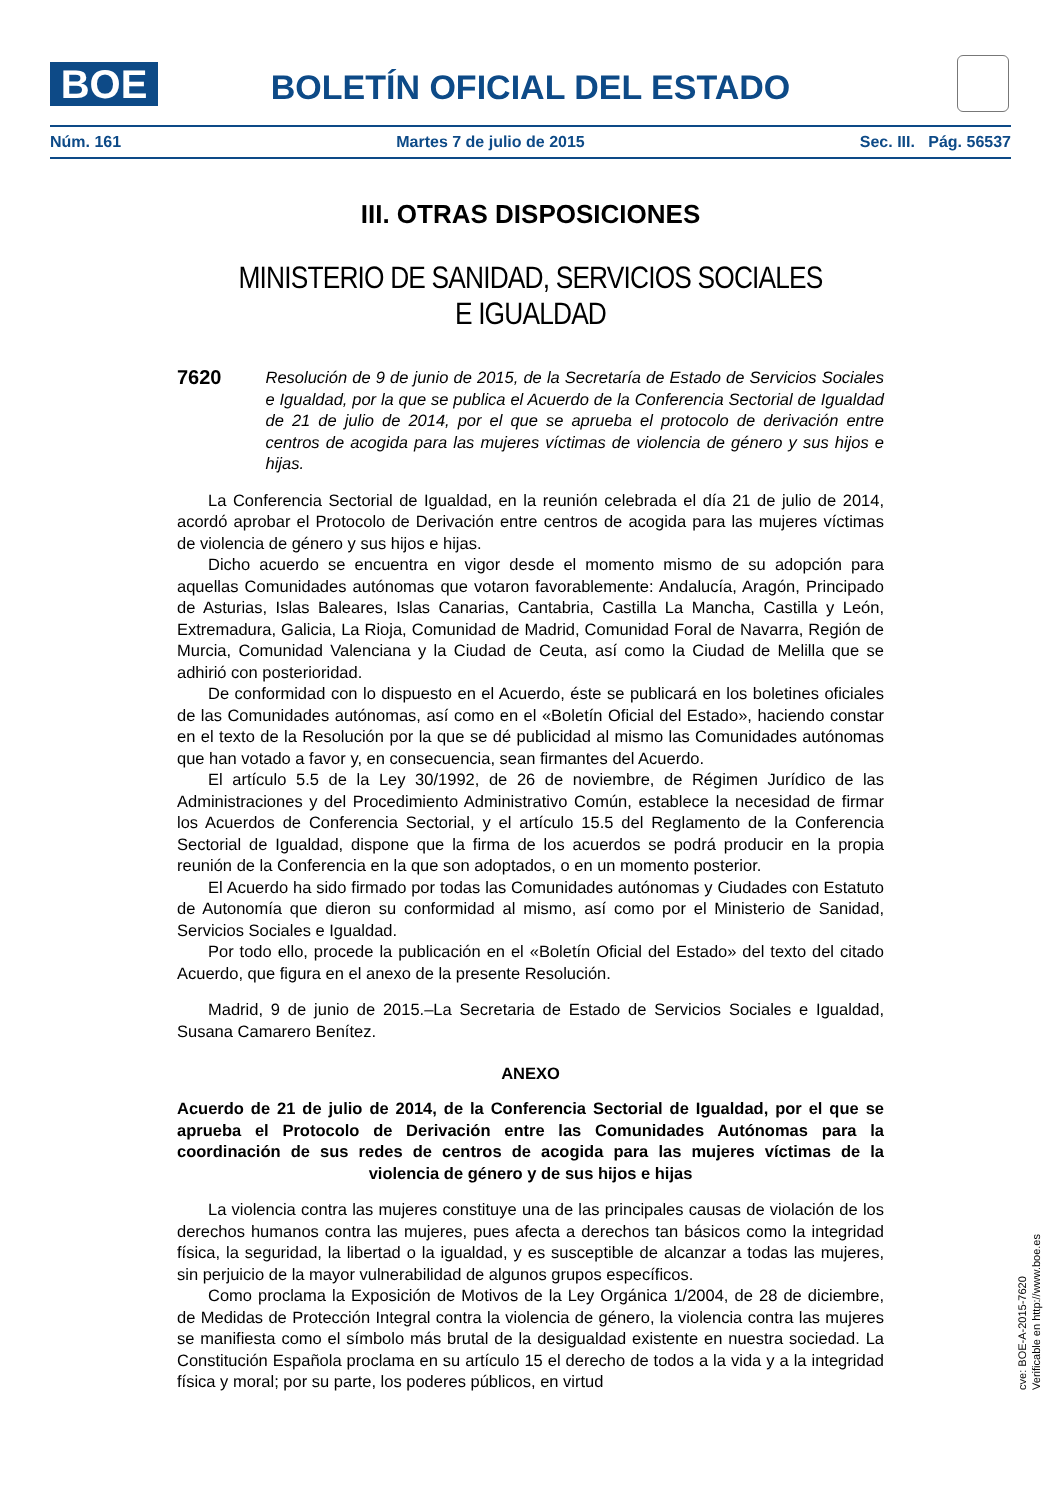BOE
BOLETÍN OFICIAL DEL ESTADO
Núm. 161 Martes 7 de julio de 2015 Sec. III. Pág. 56537
III. OTRAS DISPOSICIONES
MINISTERIO DE SANIDAD, SERVICIOS SOCIALES E IGUALDAD
7620 Resolución de 9 de junio de 2015, de la Secretaría de Estado de Servicios Sociales e Igualdad, por la que se publica el Acuerdo de la Conferencia Sectorial de Igualdad de 21 de julio de 2014, por el que se aprueba el protocolo de derivación entre centros de acogida para las mujeres víctimas de violencia de género y sus hijos e hijas.
La Conferencia Sectorial de Igualdad, en la reunión celebrada el día 21 de julio de 2014, acordó aprobar el Protocolo de Derivación entre centros de acogida para las mujeres víctimas de violencia de género y sus hijos e hijas.
Dicho acuerdo se encuentra en vigor desde el momento mismo de su adopción para aquellas Comunidades autónomas que votaron favorablemente: Andalucía, Aragón, Principado de Asturias, Islas Baleares, Islas Canarias, Cantabria, Castilla La Mancha, Castilla y León, Extremadura, Galicia, La Rioja, Comunidad de Madrid, Comunidad Foral de Navarra, Región de Murcia, Comunidad Valenciana y la Ciudad de Ceuta, así como la Ciudad de Melilla que se adhirió con posterioridad.
De conformidad con lo dispuesto en el Acuerdo, éste se publicará en los boletines oficiales de las Comunidades autónomas, así como en el «Boletín Oficial del Estado», haciendo constar en el texto de la Resolución por la que se dé publicidad al mismo las Comunidades autónomas que han votado a favor y, en consecuencia, sean firmantes del Acuerdo.
El artículo 5.5 de la Ley 30/1992, de 26 de noviembre, de Régimen Jurídico de las Administraciones y del Procedimiento Administrativo Común, establece la necesidad de firmar los Acuerdos de Conferencia Sectorial, y el artículo 15.5 del Reglamento de la Conferencia Sectorial de Igualdad, dispone que la firma de los acuerdos se podrá producir en la propia reunión de la Conferencia en la que son adoptados, o en un momento posterior.
El Acuerdo ha sido firmado por todas las Comunidades autónomas y Ciudades con Estatuto de Autonomía que dieron su conformidad al mismo, así como por el Ministerio de Sanidad, Servicios Sociales e Igualdad.
Por todo ello, procede la publicación en el «Boletín Oficial del Estado» del texto del citado Acuerdo, que figura en el anexo de la presente Resolución.
Madrid, 9 de junio de 2015.–La Secretaria de Estado de Servicios Sociales e Igualdad, Susana Camarero Benítez.
ANEXO
Acuerdo de 21 de julio de 2014, de la Conferencia Sectorial de Igualdad, por el que se aprueba el Protocolo de Derivación entre las Comunidades Autónomas para la coordinación de sus redes de centros de acogida para las mujeres víctimas de la violencia de género y de sus hijos e hijas
La violencia contra las mujeres constituye una de las principales causas de violación de los derechos humanos contra las mujeres, pues afecta a derechos tan básicos como la integridad física, la seguridad, la libertad o la igualdad, y es susceptible de alcanzar a todas las mujeres, sin perjuicio de la mayor vulnerabilidad de algunos grupos específicos.
Como proclama la Exposición de Motivos de la Ley Orgánica 1/2004, de 28 de diciembre, de Medidas de Protección Integral contra la violencia de género, la violencia contra las mujeres se manifiesta como el símbolo más brutal de la desigualdad existente en nuestra sociedad. La Constitución Española proclama en su artículo 15 el derecho de todos a la vida y a la integridad física y moral; por su parte, los poderes públicos, en virtud
cve: BOE-A-2015-7620
Verificable en http://www.boe.es